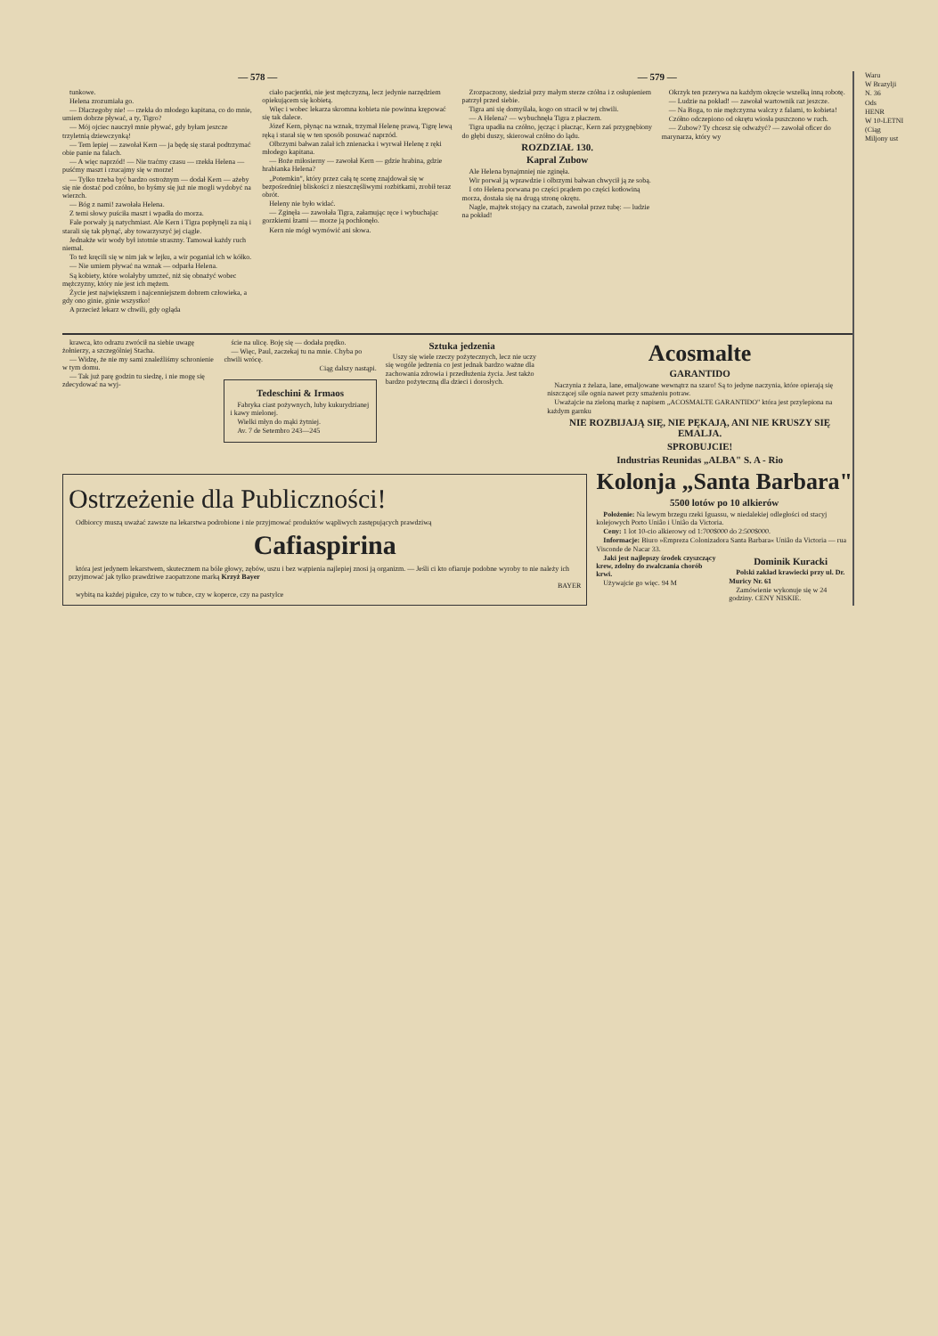— 578 —
tunkowe.
Helena zrozumiała go.
— Dlaczegoby nie! — rzekła do młodego kapitana, co do mnie, umiem dobrze pływać, a ty, Tigro?
— Mój ojciec nauczył mnie pływać, gdy byłam jeszcze trzyletnią dziewczynką!
— Tem lepiej — zawołał Kern — ja będę się starał podtrzymać obie panie na falach.
— A więc naprzód! — Nie traćmy czasu — rzekła Helena — puśćmy maszt i rzucajmy się w morze!
— Tylko trzeba być bardzo ostrożnym — dodał Kern — ażeby się nie dostać pod czółno, bo byśmy się już nie mogli wydobyć na wierzch.
— Bóg z nami! zawołała Helena.
Z temi słowy puściła maszt i wpadła do morza.
Fale porwały ją natychmiast. Ale Kern i Tigra popłynęli za nią i starali się tak płynąć, aby towarzyszyć jej ciągle.
Jednakże wir wody był istotnie straszny. Tamował każdy ruch niemal.
To też kręcili się w nim jak w lejku, a wir poganiał ich w kółko.
— Nie umiem pływać na wznak — odparła Helena.
Są kobiety, które wolałyby umrzeć, niż się obnażyć wobec mężczyzny, który nie jest ich mężem.
Życie jest największem i najcenniejszem dobrem człowieka, a gdy ono ginie, ginie wszystko!
A przecież lekarz w chwili, gdy ogląda
ciało pacjentki, nie jest mężczyzną, lecz jedynie narzędziem opiekującem się kobietą.
Więc i wobec lekarza skromna kobieta nie powinna krępować się tak dalece.
Józef Kern, płynąc na wznak, trzymał Helenę prawą, Tigrę lewą ręką i starał się w ten sposób posuwać naprzód.
Olbrzymi bałwan zalał ich znienacka i wyrwał Helenę z ręki młodego kapitana.
— Boże miłosierny — zawołał Kern — gdzie hrabina, gdzie hrabianka Helena?
„Potemkin", który przez całą tę scenę znajdował się w bezpośredniej bliskości z nieszczęśliwymi rozbitkami, zrobił teraz obrót.
Heleny nie było widać.
— Zginęła — zawołała Tigra, załamując ręce i wybuchając gorzkiemi łzami — morze ją pochłonęło.
Kern nie mógł wymówić ani słowa.
— 579 —
Zrozpaczony, siedział przy małym sterze czółna i z osłupieniem patrzył przed siebie.
Tigra ani się domyślała, kogo on stracił w tej chwili.
— A Helena? — wybuchnęła Tigra z płaczem.
Tigra upadła na czółno, jęcząc i płacząc, Kern zaś przygnębiony do głębi duszy, skierował czółno do lądu.
ROZDZIAŁ 130.
Kapral Zubow
Ale Helena bynajmniej nie zginęła.
Wir porwał ją wprawdzie i olbrzymi bałwan chwycił ją ze sobą.
I oto Helena porwana po części prądem po części kotłowiną morza, dostała się na drugą stronę okrętu.
Nagle, majtek stojący na czatach, zawołał przez tubę: — ludzie na pokład!
Okrzyk ten przerywa na każdym okręcie wszelką inną robotę.
— Ludzie na pokład! — zawołał wartownik raz jeszcze.
— Na Boga, to nie mężczyzna walczy z falami, to kobieta!
Czółno odczepiono od okrętu wiosła puszczono w ruch.
— Zubow? Ty chcesz się odważyć? — zawołał oficer do marynarza, który wy
krawca, kto odrazu zwrócił na siebie uwagę żołnierzy, a szczególniej Stacha.
— Widzę, że nie my sami znaleźliśmy schronienie w tym domu.
— Tak już parę godzin tu siedzę, i nie mogę się zdecydować na wyj-
ście na ulicę. Boję się — dodała prędko.
— Więc, Paul, zaczekaj tu na mnie. Chyba po chwili wrócę.
Ciąg dalszy nastąpi.
Tedeschini & Irmaos
Fabryka ciast pożywnych, luby kukurydzianej i kawy mielonej.
Wielki młyn do mąki żytniej.
Av. 7 de Setembro 243—245
Sztuka jedzenia
Uszy się wiele rzeczy pożytecznych, lecz nie uczy się wogóle jedzenia co jest jednak bardzo ważne dla zachowania zdrowia i przedłużenia życia. Jest takżo bardzo pożyteczną dla dzieci i dorosłych.
Acosmalte
GARANTIDO
Naczynia z żelaza, lane, emaljowane wewnątrz na szaro! Są to jedyne naczynia, które opierają się niszczącej sile ognia nawet przy smażeniu potraw.
Uważajcie na zieloną markę z napisem „ACOSMALTE GARANTIDO" która jest przylepiona na każdym garnku
NIE ROZBIJAJĄ SIĘ, NIE PĘKAJĄ, ANI NIE KRUSZY SIĘ EMALJA.
SPROBUJCIE!
Industrias Reunidas „ALBA" S. A - Rio
Ostrzeżenie dla Publiczności!
Odbiorcy muszą uważać zawsze na lekarstwa podrobione i nie przyjmować produktów wąpliwych zastępujących prawdziwą
Cafiaspirina
która jest jedynem lekarstwem, skutecznem na bóle głowy, zębów, uszu i bez wątpienia najlepiej znosi ją organizm. — Jeśli ci kto ofiaruje podobne wyroby to nie należy ich przyjmować jak tylko prawdziwe zaopatrzone marką Krzyż Bayer
BAYER
wybitą na każdej pigułce, czy to w tubce, czy w koperce, czy na pastylce
Kolonja „Santa Barbara"
5500 lotów po 10 alkierów
Położenie: Na lewym brzegu rzeki Iguassu, w niedalekiej odległości od stacyj kolejowych Porto Uniâo i Uniâo da Victoria.
Ceny: 1 lot 10-cio alkierowy od 1:700$000 do 2:500$000.
Informacje: Biuro »Empreza Colonizadora Santa Barbara« Uniâo da Victoria — rua Visconde de Nacar 33.
Jaki jest najlepszy środek czyszczący krew, zdolny do zwalczania chorób krwi.
Używajcie go więc. 94 M
Dominik Kuracki
Polski zakład krawiecki przy ul. Dr. Muricy Nr. 61
Zamówienie wykonuje się w 24 godziny. CENY NISKIE.
Waru
W Brazylji
N. 36
Ods
HENR
W 10-LETNI
(Ciąg
Miljony ust